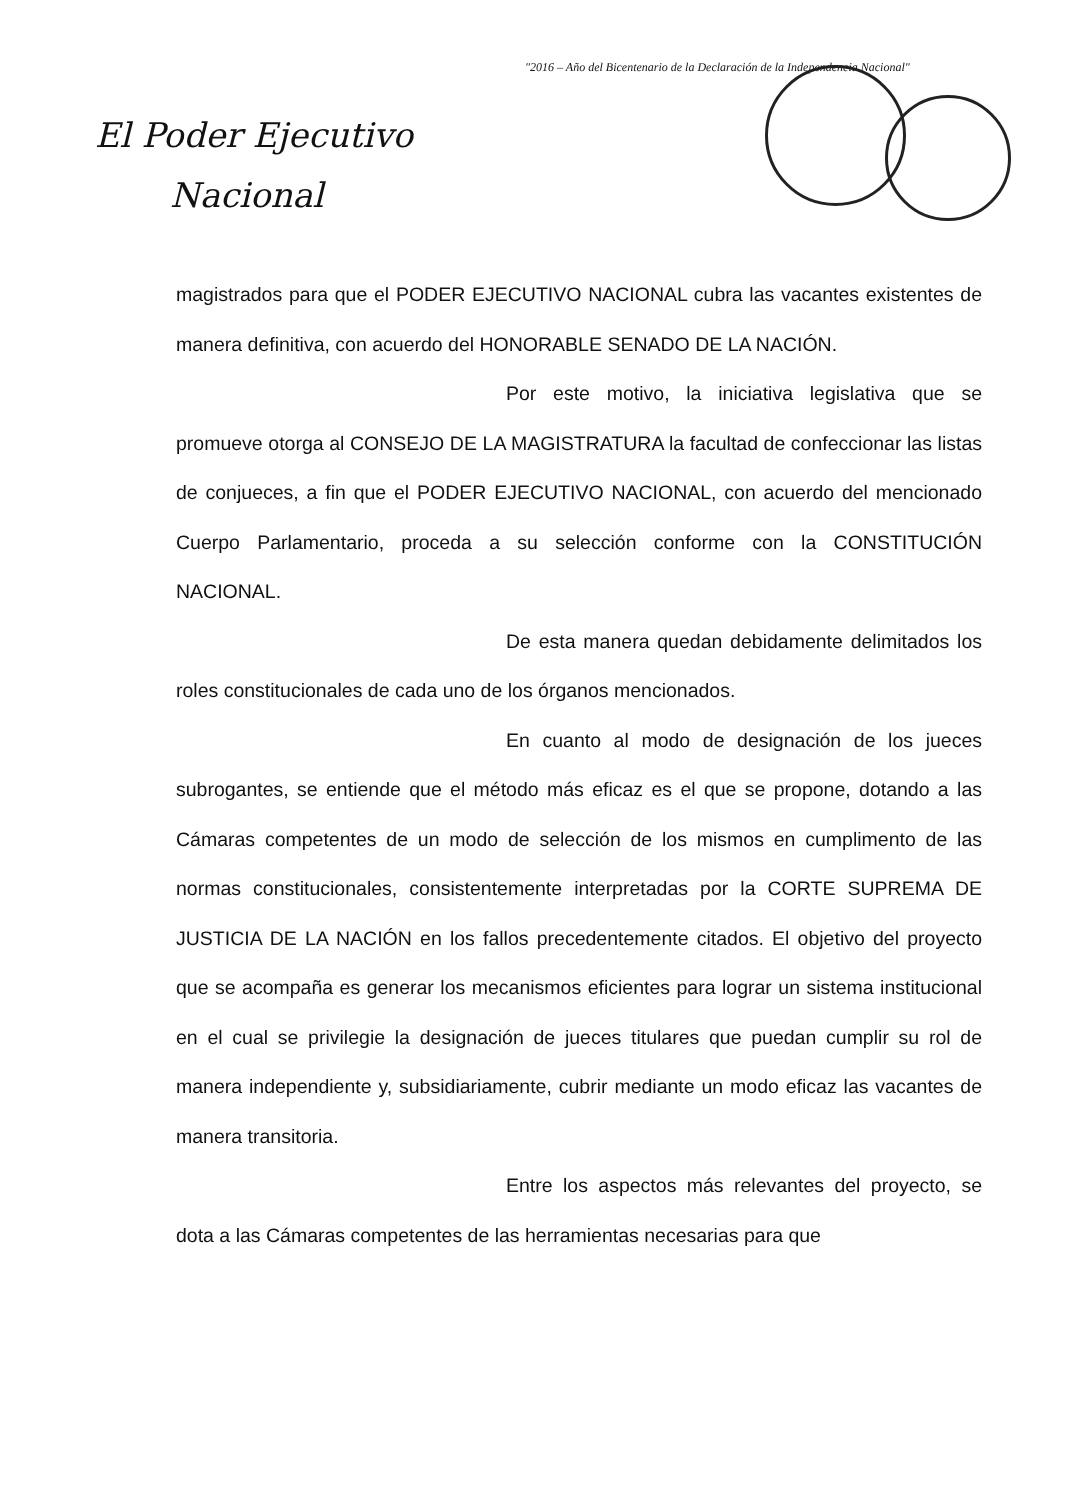"2016 – Año del Bicentenario de la Declaración de la Independencia Nacional"
El Poder Ejecutivo
Nacional
magistrados para que el PODER EJECUTIVO NACIONAL cubra las vacantes existentes de manera definitiva, con acuerdo del HONORABLE SENADO DE LA NACIÓN.
Por este motivo, la iniciativa legislativa que se promueve otorga al CONSEJO DE LA MAGISTRATURA la facultad de confeccionar las listas de conjueces, a fin que el PODER EJECUTIVO NACIONAL, con acuerdo del mencionado Cuerpo Parlamentario, proceda a su selección conforme con la CONSTITUCIÓN NACIONAL.
De esta manera quedan debidamente delimitados los roles constitucionales de cada uno de los órganos mencionados.
En cuanto al modo de designación de los jueces subrogantes, se entiende que el método más eficaz es el que se propone, dotando a las Cámaras competentes de un modo de selección de los mismos en cumplimento de las normas constitucionales, consistentemente interpretadas por la CORTE SUPREMA DE JUSTICIA DE LA NACIÓN en los fallos precedentemente citados. El objetivo del proyecto que se acompaña es generar los mecanismos eficientes para lograr un sistema institucional en el cual se privilegie la designación de jueces titulares que puedan cumplir su rol de manera independiente y, subsidiariamente, cubrir mediante un modo eficaz las vacantes de manera transitoria.
Entre los aspectos más relevantes del proyecto, se dota a las Cámaras competentes de las herramientas necesarias para que